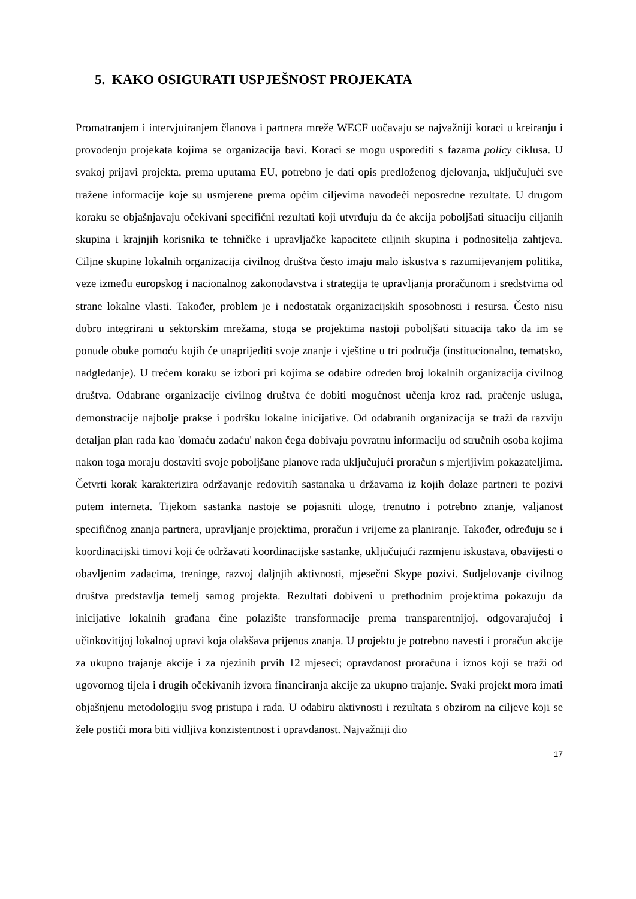5. KAKO OSIGURATI USPJEŠNOST PROJEKATA
Promatranjem i intervjuiranjem članova i partnera mreže WECF uočavaju se najvažniji koraci u kreiranju i provođenju projekata kojima se organizacija bavi. Koraci se mogu usporediti s fazama policy ciklusa. U svakoj prijavi projekta, prema uputama EU, potrebno je dati opis predloženog djelovanja, uključujući sve tražene informacije koje su usmjerene prema općim ciljevima navodeći neposredne rezultate. U drugom koraku se objašnjavaju očekivani specifični rezultati koji utvrđuju da će akcija poboljšati situaciju ciljanih skupina i krajnjih korisnika te tehničke i upravljačke kapacitete ciljnih skupina i podnositelja zahtjeva. Ciljne skupine lokalnih organizacija civilnog društva često imaju malo iskustva s razumijevanjem politika, veze između europskog i nacionalnog zakonodavstva i strategija te upravljanja proračunom i sredstvima od strane lokalne vlasti. Također, problem je i nedostatak organizacijskih sposobnosti i resursa. Često nisu dobro integrirani u sektorskim mrežama, stoga se projektima nastoji poboljšati situacija tako da im se ponude obuke pomoću kojih će unaprijediti svoje znanje i vještine u tri područja (institucionalno, tematsko, nadgledanje). U trećem koraku se izbori pri kojima se odabire određen broj lokalnih organizacija civilnog društva. Odabrane organizacije civilnog društva će dobiti mogućnost učenja kroz rad, praćenje usluga, demonstracije najbolje prakse i podršku lokalne inicijative. Od odabranih organizacija se traži da razviju detaljan plan rada kao 'domaću zadaću' nakon čega dobivaju povratnu informaciju od stručnih osoba kojima nakon toga moraju dostaviti svoje poboljšane planove rada uključujući proračun s mjerljivim pokazateljima. Četvrti korak karakterizira održavanje redovitih sastanaka u državama iz kojih dolaze partneri te pozivi putem interneta. Tijekom sastanka nastoje se pojasniti uloge, trenutno i potrebno znanje, valjanost specifičnog znanja partnera, upravljanje projektima, proračun i vrijeme za planiranje. Također, određuju se i koordinacijski timovi koji će održavati koordinacijske sastanke, uključujući razmjenu iskustava, obavijesti o obavljenim zadacima, treninge, razvoj daljnjih aktivnosti, mjesečni Skype pozivi. Sudjelovanje civilnog društva predstavlja temelj samog projekta. Rezultati dobiveni u prethodnim projektima pokazuju da inicijative lokalnih građana čine polazište transformacije prema transparentnijoj, odgovarajućoj i učinkovitijoj lokalnoj upravi koja olakšava prijenos znanja. U projektu je potrebno navesti i proračun akcije za ukupno trajanje akcije i za njezinih prvih 12 mjeseci; opravdanost proračuna i iznos koji se traži od ugovornog tijela i drugih očekivanih izvora financiranja akcije za ukupno trajanje. Svaki projekt mora imati objašnjenu metodologiju svog pristupa i rada. U odabiru aktivnosti i rezultata s obzirom na ciljeve koji se žele postići mora biti vidljiva konzistentnost i opravdanost. Najvažniji dio
17